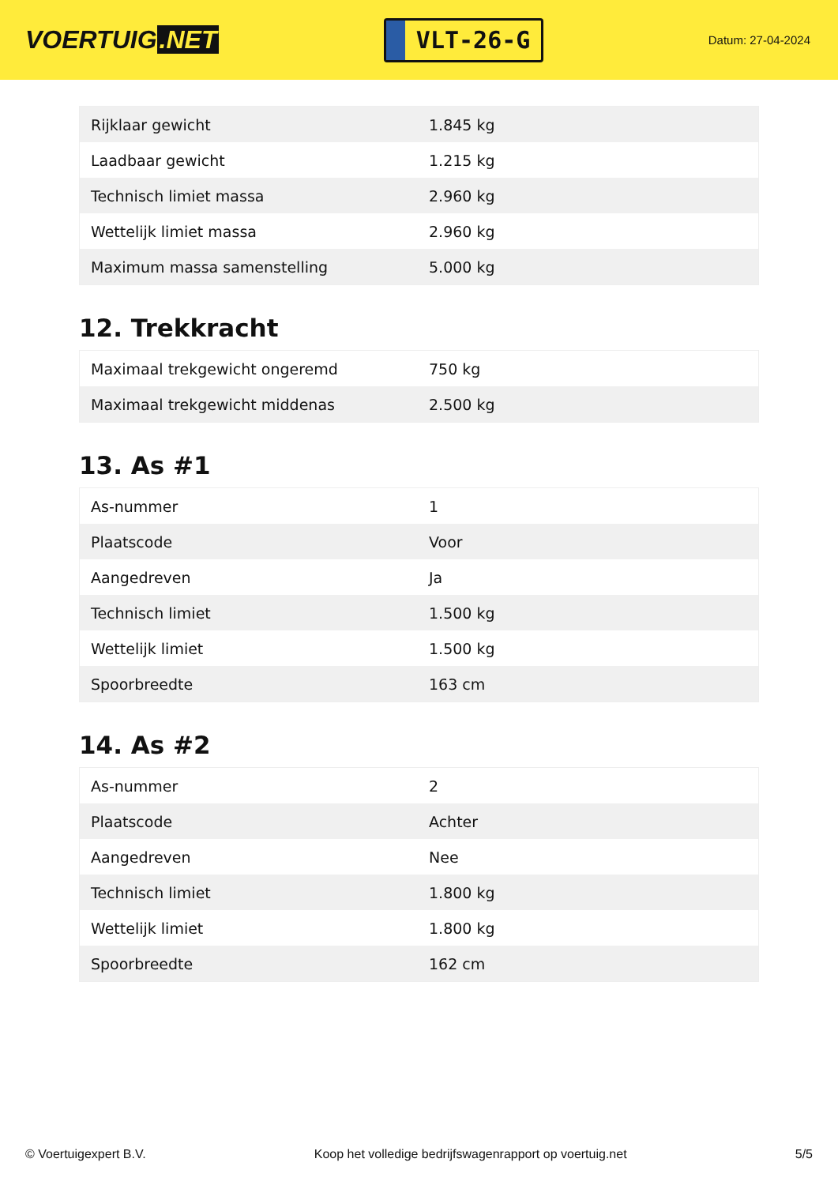VOERTUIG.NET
VLT-26-G
Datum: 27-04-2024
| Rijklaar gewicht | 1.845 kg |
| Laadbaar gewicht | 1.215 kg |
| Technisch limiet massa | 2.960 kg |
| Wettelijk limiet massa | 2.960 kg |
| Maximum massa samenstelling | 5.000 kg |
12. Trekkracht
| Maximaal trekgewicht ongeremd | 750 kg |
| Maximaal trekgewicht middenas | 2.500 kg |
13. As #1
| As-nummer | 1 |
| Plaatscode | Voor |
| Aangedreven | Ja |
| Technisch limiet | 1.500 kg |
| Wettelijk limiet | 1.500 kg |
| Spoorbreedte | 163 cm |
14. As #2
| As-nummer | 2 |
| Plaatscode | Achter |
| Aangedreven | Nee |
| Technisch limiet | 1.800 kg |
| Wettelijk limiet | 1.800 kg |
| Spoorbreedte | 162 cm |
© Voertuigexpert B.V. Koop het volledige bedrijfswagenrapport op voertuig.net 5/5